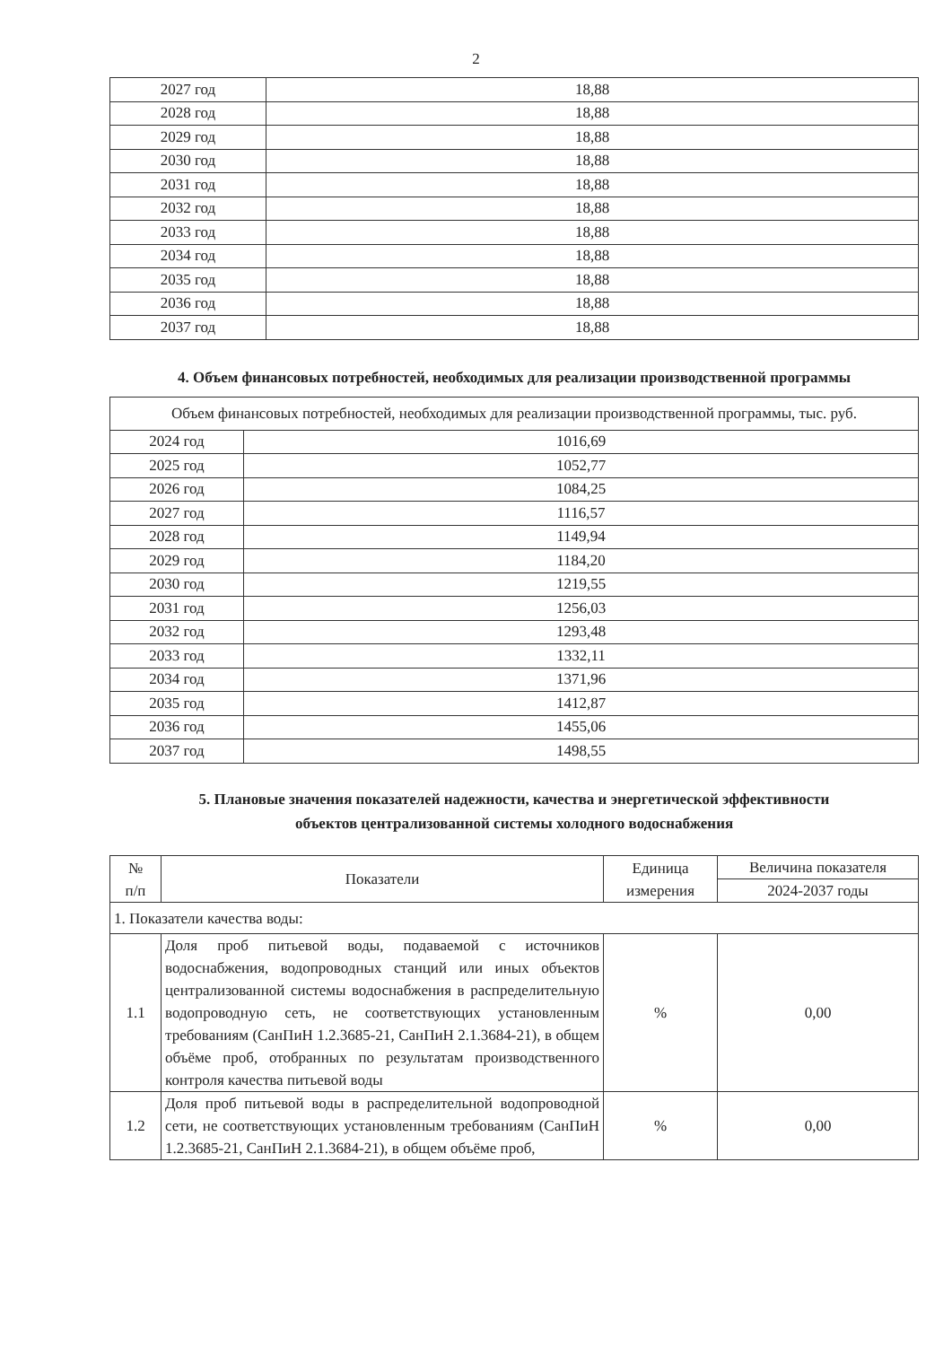2
| 2027 год | 18,88 |
| 2028 год | 18,88 |
| 2029 год | 18,88 |
| 2030 год | 18,88 |
| 2031 год | 18,88 |
| 2032 год | 18,88 |
| 2033 год | 18,88 |
| 2034 год | 18,88 |
| 2035 год | 18,88 |
| 2036 год | 18,88 |
| 2037 год | 18,88 |
4. Объем финансовых потребностей, необходимых для реализации производственной программы
| Объем финансовых потребностей, необходимых для реализации производственной программы, тыс. руб. | |
| 2024 год | 1016,69 |
| 2025 год | 1052,77 |
| 2026 год | 1084,25 |
| 2027 год | 1116,57 |
| 2028 год | 1149,94 |
| 2029 год | 1184,20 |
| 2030 год | 1219,55 |
| 2031 год | 1256,03 |
| 2032 год | 1293,48 |
| 2033 год | 1332,11 |
| 2034 год | 1371,96 |
| 2035 год | 1412,87 |
| 2036 год | 1455,06 |
| 2037 год | 1498,55 |
5. Плановые значения показателей надежности, качества и энергетической эффективности
объектов централизованной системы холодного водоснабжения
| № п/п | Показатели | Единица измерения | Величина показателя |
| --- | --- | --- | --- |
| | | | 2024-2037 годы |
| 1. Показатели качества воды: | | | |
| 1.1 | Доля проб питьевой воды, подаваемой с источников водоснабжения, водопроводных станций или иных объектов централизованной системы водоснабжения в распределительную водопроводную сеть, не соответствующих установленным требованиям (СанПиН 1.2.3685-21, СанПиН 2.1.3684-21), в общем объёме проб, отобранных по результатам производственного контроля качества питьевой воды | % | 0,00 |
| 1.2 | Доля проб питьевой воды в распределительной водопроводной сети, не соответствующих установленным требованиям (СанПиН 1.2.3685-21, СанПиН 2.1.3684-21), в общем объёме проб, | % | 0,00 |